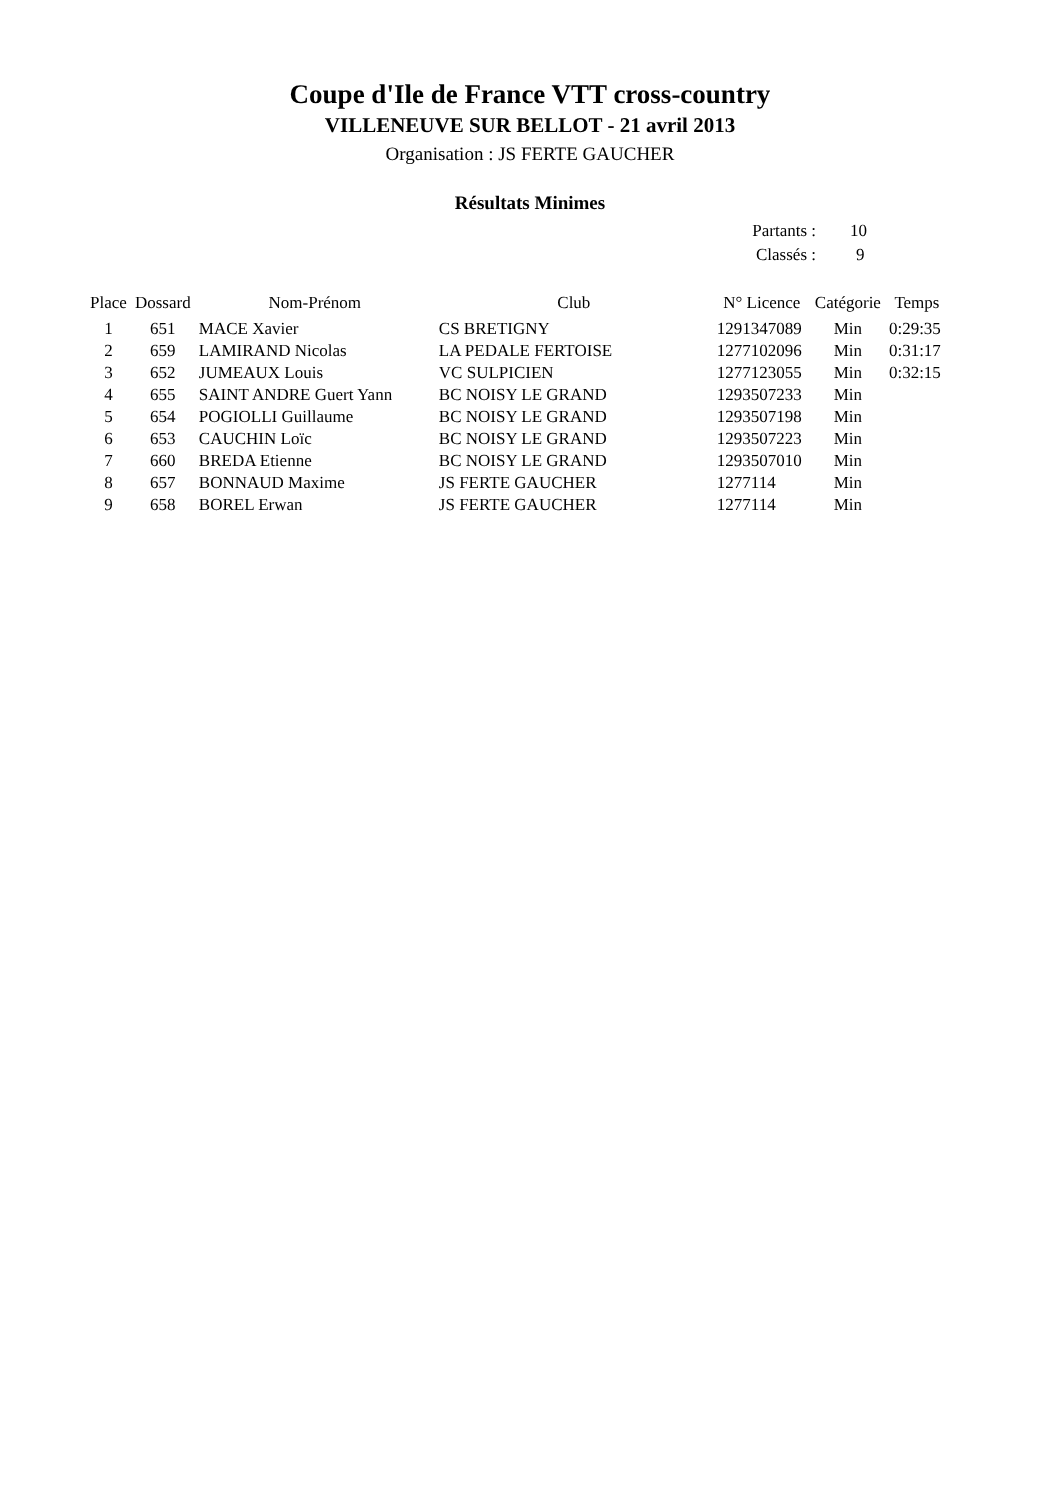Coupe d'Ile de France VTT cross-country
VILLENEUVE SUR BELLOT - 21 avril 2013
Organisation : JS FERTE GAUCHER
Résultats Minimes
| Partants : | 10 |
| Classés : | 9 |
| Place | Dossard | Nom-Prénom | Club | N° Licence | Catégorie | Temps |
| --- | --- | --- | --- | --- | --- | --- |
| 1 | 651 | MACE Xavier | CS BRETIGNY | 1291347089 | Min | 0:29:35 |
| 2 | 659 | LAMIRAND Nicolas | LA PEDALE FERTOISE | 1277102096 | Min | 0:31:17 |
| 3 | 652 | JUMEAUX Louis | VC SULPICIEN | 1277123055 | Min | 0:32:15 |
| 4 | 655 | SAINT ANDRE Guert Yann | BC NOISY LE GRAND | 1293507233 | Min | |
| 5 | 654 | POGIOLLI Guillaume | BC NOISY LE GRAND | 1293507198 | Min | |
| 6 | 653 | CAUCHIN Loïc | BC NOISY LE GRAND | 1293507223 | Min | |
| 7 | 660 | BREDA Etienne | BC NOISY LE GRAND | 1293507010 | Min | |
| 8 | 657 | BONNAUD Maxime | JS FERTE GAUCHER | 1277114 | Min | |
| 9 | 658 | BOREL Erwan | JS FERTE GAUCHER | 1277114 | Min | |